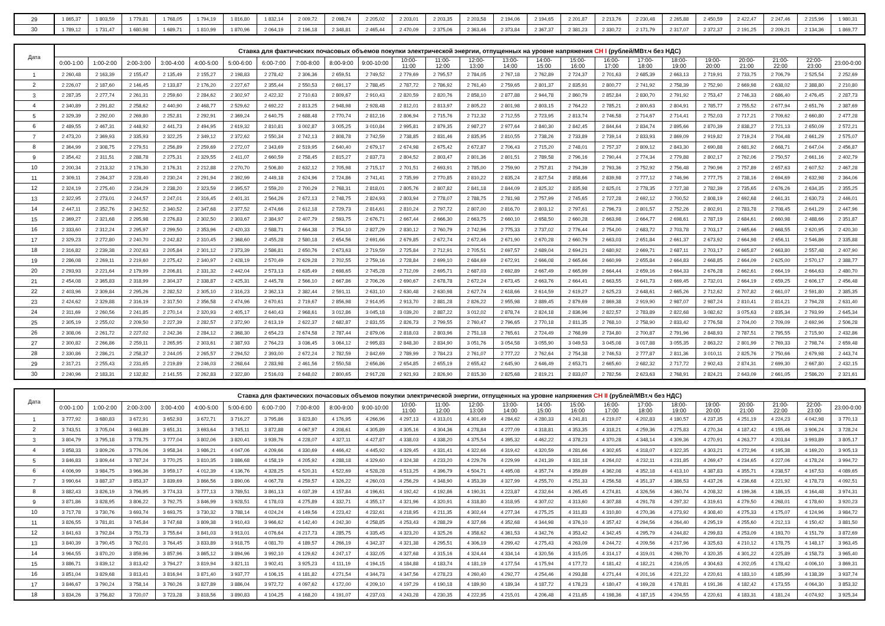| 29 | 1 865,37 | 1 803,59 | 1 779,81 | 1 768,05 | 1 794,19 | 1 816,80 | 1 832,14 | 2 009,72 | 2 098,74 | 2 205,02 | 2 203,01 | 2 203,35 | 2 203,58 | 2 194,06 | 2 194,65 | 2 201,87 | 2 213,76 | 2 230,48 | 2 265,88 | 2 450,59 | 2 422,47 | 2 247,46 | 2 215,96 | 1 980,31 |
| 30 | 1 789,12 | 1 731,47 | 1 680,98 | 1 689,71 | 1 810,99 | 1 870,96 | 2 064,19 | 2 196,18 | 2 348,81 | 2 465,44 | 2 470,09 | 2 375,06 | 2 363,46 | 2 373,84 | 2 367,37 | 2 381,23 | 2 330,72 | 2 171,79 | 2 317,07 | 2 372,37 | 2 191,25 | 2 209,21 | 2 134,36 | 1 869,77 |
| Дата | Ставка для фактических почасовых объемов покупки электрической энергии, отпущенных на уровне напряжения СН I (рублей/МВт.ч без НДС) | | | | | | | | | | | | | | | | | | | | | | | |
| --- | --- | --- | --- | --- | --- | --- | --- | --- | --- | --- | --- | --- | --- | --- | --- | --- | --- | --- | --- | --- | --- | --- | --- | --- |
| | 0:00-1:00 | 1:00-2:00 | 2:00-3:00 | 3:00-4:00 | 4:00-5:00 | 5:00-6:00 | 6:00-7:00 | 7:00-8:00 | 8:00-9:00 | 9:00-10:00 | 10:00- 11:00 | 11:00- 12:00 | 12:00- 13:00 | 13:00- 14:00 | 14:00- 15:00 | 15:00- 16:00 | 16:00- 17:00 | 17:00- 18:00 | 18:00- 19:00 | 19:00- 20:00 | 20:00- 21:00 | 21:00- 22:00 | 22:00- 23:00 | 23:00-0:00 |
| 1 | 2 260,48 | 2 163,39 | 2 155,47 | 2 135,49 | 2 155,27 | 2 198,83 | 2 278,42 | 2 306,36 | 2 659,51 | 2 749,52 | 2 779,69 | 2 795,57 | 2 784,05 | 2 767,18 | 2 762,89 | 2 724,37 | 2 701,63 | 2 685,39 | 2 663,13 | 2 719,91 | 2 733,75 | 2 706,79 | 2 525,54 | 2 252,69 |
| 2 | 2 226,07 | 2 187,60 | 2 146,45 | 2 133,87 | 2 176,20 | 2 227,67 | 2 355,44 | 2 550,53 | 2 691,17 | 2 788,45 | 2 787,72 | 2 786,92 | 2 761,40 | 2 759,65 | 2 801,37 | 2 835,91 | 2 800,77 | 2 741,92 | 2 758,39 | 2 752,90 | 2 669,98 | 2 638,02 | 2 388,80 | 2 210,80 |
| 3 | 2 287,35 | 2 277,74 | 2 261,31 | 2 259,60 | 2 284,62 | 2 302,97 | 2 422,32 | 2 710,63 | 2 809,67 | 2 910,43 | 2 820,59 | 2 820,76 | 2 858,10 | 2 877,88 | 2 944,78 | 2 860,79 | 2 852,84 | 2 830,70 | 2 791,92 | 2 753,47 | 2 746,33 | 2 686,40 | 2 476,45 | 2 287,73 |
| 4 | 2 340,89 | 2 291,82 | 2 258,62 | 2 440,90 | 2 468,77 | 2 529,62 | 2 692,22 | 2 813,25 | 2 948,98 | 2 928,48 | 2 812,01 | 2 813,97 | 2 805,22 | 2 801,98 | 2 803,15 | 2 764,22 | 2 785,21 | 2 800,63 | 2 804,91 | 2 785,77 | 2 755,52 | 2 677,94 | 2 651,76 | 2 387,69 |
| 5 | 2 329,39 | 2 292,00 | 2 269,80 | 2 252,81 | 2 292,91 | 2 369,24 | 2 640,75 | 2 688,48 | 2 770,74 | 2 812,16 | 2 806,94 | 2 715,76 | 2 712,32 | 2 712,55 | 2 723,95 | 2 813,74 | 2 746,58 | 2 714,67 | 2 714,41 | 2 752,03 | 2 717,21 | 2 709,62 | 2 660,80 | 2 477,28 |
| 6 | 2 489,55 | 2 467,31 | 2 448,92 | 2 441,73 | 2 494,95 | 2 619,32 | 2 810,81 | 3 002,87 | 3 005,25 | 3 010,84 | 2 995,81 | 2 879,35 | 2 987,27 | 2 977,64 | 2 840,30 | 2 842,45 | 2 844,64 | 2 834,74 | 2 895,66 | 2 870,39 | 2 838,27 | 2 721,13 | 2 650,09 | 2 572,21 |
| 7 | 2 473,20 | 2 369,93 | 2 335,93 | 2 322,25 | 2 349,12 | 2 372,62 | 2 550,34 | 2 742,13 | 2 808,78 | 2 742,59 | 2 738,85 | 2 831,46 | 2 835,95 | 2 810,55 | 2 738,26 | 2 733,89 | 2 739,14 | 2 833,93 | 2 869,09 | 2 919,82 | 2 719,24 | 2 704,48 | 2 661,29 | 2 575,07 |
| 8 | 2 364,99 | 2 308,75 | 2 279,51 | 2 256,89 | 2 259,69 | 2 272,07 | 2 343,69 | 2 519,95 | 2 640,40 | 2 679,17 | 2 674,98 | 2 675,42 | 2 672,87 | 2 706,43 | 2 715,20 | 2 748,01 | 2 757,37 | 2 809,12 | 2 843,30 | 2 690,88 | 2 681,92 | 2 668,71 | 2 647,04 | 2 456,87 |
| 9 | 2 354,42 | 2 311,51 | 2 288,78 | 2 275,31 | 2 329,55 | 2 411,07 | 2 660,59 | 2 758,45 | 2 815,27 | 2 837,73 | 2 804,52 | 2 803,47 | 2 801,36 | 2 801,51 | 2 789,58 | 2 796,16 | 2 790,44 | 2 774,34 | 2 779,88 | 2 802,17 | 2 762,06 | 2 750,57 | 2 661,16 | 2 402,79 |
| 10 | 2 200,34 | 2 213,32 | 2 176,30 | 2 176,31 | 2 212,88 | 2 270,70 | 2 506,80 | 2 632,12 | 2 705,98 | 2 715,17 | 2 701,51 | 2 693,91 | 2 785,00 | 2 759,90 | 2 757,81 | 2 794,39 | 2 793,36 | 2 752,92 | 2 756,48 | 2 790,96 | 2 757,89 | 2 657,63 | 2 607,52 | 2 467,28 |
| 11 | 2 309,11 | 2 264,37 | 2 228,40 | 2 230,24 | 2 291,94 | 2 392,99 | 2 449,18 | 2 624,96 | 2 724,86 | 2 741,41 | 2 735,99 | 2 770,85 | 2 810,22 | 2 835,24 | 2 827,54 | 2 858,66 | 2 839,98 | 2 777,12 | 2 746,96 | 2 777,75 | 2 738,16 | 2 694,69 | 2 632,98 | 2 364,06 |
| 12 | 2 324,19 | 2 275,40 | 2 234,29 | 2 238,20 | 2 323,59 | 2 395,57 | 2 559,20 | 2 700,29 | 2 768,31 | 2 818,01 | 2 805,76 | 2 807,82 | 2 841,18 | 2 844,09 | 2 825,32 | 2 835,98 | 2 825,01 | 2 778,35 | 2 727,38 | 2 782,39 | 2 735,65 | 2 676,26 | 2 634,35 | 2 355,25 |
| 13 | 2 322,95 | 2 273,01 | 2 244,57 | 2 247,01 | 2 316,45 | 2 401,31 | 2 564,26 | 2 672,13 | 2 748,75 | 2 824,93 | 2 803,94 | 2 778,07 | 2 788,75 | 2 781,98 | 2 757,99 | 2 745,65 | 2 727,28 | 2 692,12 | 2 700,52 | 2 808,19 | 2 692,68 | 2 661,31 | 2 630,73 | 2 446,01 |
| 14 | 2 447,11 | 2 352,76 | 2 342,52 | 2 340,52 | 2 347,68 | 2 377,52 | 2 474,66 | 2 612,18 | 2 729,73 | 2 814,61 | 2 810,24 | 2 797,72 | 2 807,00 | 2 816,70 | 2 803,12 | 2 797,61 | 2 796,73 | 2 801,57 | 2 752,26 | 2 802,91 | 2 783,78 | 2 708,45 | 2 641,29 | 2 447,96 |
| 15 | 2 369,27 | 2 321,68 | 2 295,98 | 2 276,83 | 2 302,50 | 2 303,67 | 2 384,97 | 2 407,79 | 2 593,75 | 2 676,71 | 2 667,44 | 2 666,30 | 2 663,75 | 2 660,10 | 2 658,50 | 2 660,28 | 2 663,98 | 2 664,77 | 2 698,61 | 2 787,19 | 2 684,61 | 2 660,98 | 2 488,66 | 2 351,87 |
| 16 | 2 333,60 | 2 312,24 | 2 295,97 | 2 299,50 | 2 353,96 | 2 420,33 | 2 588,71 | 2 664,38 | 2 754,10 | 2 827,29 | 2 830,12 | 2 760,79 | 2 742,96 | 2 775,33 | 2 737,02 | 2 776,44 | 2 754,00 | 2 683,72 | 2 703,78 | 2 703,17 | 2 665,66 | 2 668,55 | 2 620,95 | 2 420,30 |
| 17 | 2 329,23 | 2 272,80 | 2 240,70 | 2 242,82 | 2 310,45 | 2 368,60 | 2 455,28 | 2 580,18 | 2 654,56 | 2 691,66 | 2 679,85 | 2 672,74 | 2 672,46 | 2 671,90 | 2 670,28 | 2 660,79 | 2 663,03 | 2 651,84 | 2 661,37 | 2 673,92 | 2 664,98 | 2 656,11 | 2 546,86 | 2 335,88 |
| 18 | 2 316,82 | 2 239,38 | 2 202,63 | 2 205,84 | 2 301,12 | 2 373,39 | 2 586,81 | 2 650,76 | 2 673,63 | 2 719,59 | 2 725,84 | 2 712,91 | 2 705,51 | 2 697,57 | 2 689,04 | 2 694,21 | 2 680,92 | 2 669,71 | 2 687,11 | 2 703,17 | 2 665,87 | 2 663,80 | 2 557,48 | 2 407,90 |
| 19 | 2 286,08 | 2 269,11 | 2 219,60 | 2 275,42 | 2 340,97 | 2 428,19 | 2 570,49 | 2 629,28 | 2 702,55 | 2 759,16 | 2 728,84 | 2 699,10 | 2 684,69 | 2 672,91 | 2 666,08 | 2 665,66 | 2 660,99 | 2 655,84 | 2 664,83 | 2 668,85 | 2 664,09 | 2 625,00 | 2 570,17 | 2 388,77 |
| 20 | 2 293,93 | 2 221,64 | 2 179,99 | 2 206,81 | 2 331,32 | 2 442,04 | 2 573,13 | 2 635,49 | 2 698,65 | 2 745,28 | 2 712,09 | 2 695,71 | 2 687,03 | 2 692,89 | 2 667,49 | 2 665,99 | 2 664,44 | 2 659,16 | 2 664,33 | 2 676,28 | 2 662,61 | 2 664,19 | 2 664,63 | 2 480,70 |
| 21 | 2 454,08 | 2 365,83 | 2 318,99 | 2 304,37 | 2 338,87 | 2 425,31 | 2 445,78 | 2 566,10 | 2 667,86 | 2 706,26 | 2 690,67 | 2 678,78 | 2 672,24 | 2 673,45 | 2 663,76 | 2 664,41 | 2 663,55 | 2 641,73 | 2 669,45 | 2 732,01 | 2 664,19 | 2 659,25 | 2 606,17 | 2 456,48 |
| 22 | 2 403,96 | 2 309,84 | 2 295,26 | 2 282,52 | 2 305,10 | 2 316,23 | 2 362,13 | 2 382,44 | 2 591,11 | 2 631,10 | 2 630,48 | 2 630,98 | 2 627,74 | 2 618,66 | 2 614,59 | 2 619,27 | 2 625,23 | 2 648,61 | 2 665,26 | 2 712,62 | 2 707,82 | 2 661,07 | 2 591,80 | 2 385,35 |
| 23 | 2 424,62 | 2 329,88 | 2 316,19 | 2 317,50 | 2 356,58 | 2 474,96 | 2 670,61 | 2 719,67 | 2 856,98 | 2 914,95 | 2 913,70 | 2 881,28 | 2 826,22 | 2 955,98 | 2 889,45 | 2 879,69 | 2 869,38 | 2 919,90 | 2 987,07 | 2 987,24 | 2 810,41 | 2 814,21 | 2 794,28 | 2 631,40 |
| 24 | 2 311,69 | 2 260,56 | 2 241,85 | 2 270,14 | 2 320,93 | 2 405,17 | 2 640,43 | 2 968,61 | 3 012,86 | 3 045,18 | 3 039,20 | 2 887,22 | 3 012,02 | 2 878,74 | 2 824,18 | 2 836,96 | 2 822,57 | 2 783,89 | 2 822,68 | 3 082,62 | 3 075,63 | 2 835,34 | 2 793,99 | 2 645,34 |
| 25 | 2 305,19 | 2 255,02 | 2 209,50 | 2 227,39 | 2 282,57 | 2 372,90 | 2 613,19 | 2 622,37 | 2 682,87 | 2 831,55 | 2 826,73 | 2 799,55 | 2 760,47 | 2 796,65 | 2 770,18 | 2 811,35 | 2 768,10 | 2 758,90 | 2 833,42 | 2 776,58 | 2 704,00 | 2 709,09 | 2 692,96 | 2 506,28 |
| 26 | 2 308,06 | 2 261,72 | 2 227,02 | 2 242,36 | 2 284,12 | 2 368,30 | 2 654,23 | 2 674,58 | 2 787,44 | 2 879,06 | 2 818,03 | 2 803,96 | 2 751,18 | 2 765,61 | 2 724,49 | 2 768,99 | 2 734,80 | 2 700,87 | 2 791,96 | 2 848,93 | 2 787,51 | 2 795,55 | 2 715,90 | 2 432,86 |
| 27 | 2 300,82 | 2 266,86 | 2 259,11 | 2 265,95 | 2 303,61 | 2 387,93 | 2 764,23 | 3 036,45 | 3 064,12 | 2 995,83 | 2 848,30 | 2 834,90 | 3 051,76 | 3 054,58 | 3 055,90 | 3 049,53 | 3 045,08 | 3 017,88 | 3 055,35 | 2 863,22 | 2 801,99 | 2 769,33 | 2 798,74 | 2 659,48 |
| 28 | 2 330,86 | 2 286,21 | 2 258,37 | 2 244,05 | 2 265,57 | 2 294,52 | 2 393,00 | 2 672,24 | 2 782,59 | 2 842,69 | 2 789,99 | 2 784,23 | 2 761,07 | 2 777,22 | 2 762,64 | 2 754,38 | 2 746,53 | 2 777,87 | 2 811,36 | 3 010,11 | 2 825,76 | 2 750,66 | 2 679,98 | 2 443,74 |
| 29 | 2 317,21 | 2 255,43 | 2 231,65 | 2 219,89 | 2 246,03 | 2 268,64 | 2 283,98 | 2 461,56 | 2 550,58 | 2 656,86 | 2 654,85 | 2 655,19 | 2 655,42 | 2 645,90 | 2 646,49 | 2 653,71 | 2 665,60 | 2 682,32 | 2 717,72 | 2 902,43 | 2 874,31 | 2 699,30 | 2 667,80 | 2 432,15 |
| 30 | 2 240,96 | 2 183,31 | 2 132,82 | 2 141,55 | 2 262,83 | 2 322,80 | 2 516,03 | 2 648,02 | 2 800,65 | 2 917,28 | 2 921,93 | 2 826,90 | 2 815,30 | 2 825,68 | 2 819,21 | 2 833,07 | 2 782,56 | 2 623,63 | 2 768,91 | 2 824,21 | 2 643,09 | 2 661,05 | 2 586,20 | 2 321,61 |
| Дата | Ставка для фактических почасовых объемов покупки электрической энергии, отпущенных на уровне напряжения СН II (рублей/МВт.ч без НДС) | | | | | | | | | | | | | | | | | | | | | | | |
| --- | --- | --- | --- | --- | --- | --- | --- | --- | --- | --- | --- | --- | --- | --- | --- | --- | --- | --- | --- | --- | --- | --- | --- | --- |
| | 0:00-1:00 | 1:00-2:00 | 2:00-3:00 | 3:00-4:00 | 4:00-5:00 | 5:00-6:00 | 6:00-7:00 | 7:00-8:00 | 8:00-9:00 | 9:00-10:00 | 10:00- 11:00 | 11:00- 12:00 | 12:00- 13:00 | 13:00- 14:00 | 14:00- 15:00 | 15:00- 16:00 | 16:00- 17:00 | 17:00- 18:00 | 18:00- 19:00 | 19:00- 20:00 | 20:00- 21:00 | 21:00- 22:00 | 22:00- 23:00 | 23:00-0:00 |
| 1 | 3 777,92 | 3 680,83 | 3 672,91 | 3 652,93 | 3 672,71 | 3 716,27 | 3 795,86 | 3 823,80 | 4 176,95 | 4 266,96 | 4 297,13 | 4 313,01 | 4 301,49 | 4 284,62 | 4 280,33 | 4 241,81 | 4 219,07 | 4 202,83 | 4 180,57 | 4 237,35 | 4 251,19 | 4 224,23 | 4 042,98 | 3 770,13 |
| 2 | 3 743,51 | 3 705,04 | 3 663,89 | 3 651,31 | 3 693,64 | 3 745,11 | 3 872,88 | 4 067,97 | 4 208,61 | 4 305,89 | 4 305,16 | 4 304,36 | 4 278,84 | 4 277,09 | 4 318,81 | 4 353,35 | 4 318,21 | 4 259,36 | 4 275,83 | 4 270,34 | 4 187,42 | 4 155,46 | 3 906,24 | 3 728,24 |
| 3 | 3 804,79 | 3 795,18 | 3 778,75 | 3 777,04 | 3 802,06 | 3 820,41 | 3 939,76 | 4 228,07 | 4 327,11 | 4 427,87 | 4 338,03 | 4 338,20 | 4 375,54 | 4 395,32 | 4 462,22 | 4 378,23 | 4 370,28 | 4 348,14 | 4 309,36 | 4 270,91 | 4 263,77 | 4 203,84 | 3 993,89 | 3 805,17 |
| 4 | 3 858,33 | 3 809,26 | 3 776,06 | 3 958,34 | 3 986,21 | 4 047,06 | 4 209,66 | 4 330,69 | 4 466,42 | 4 445,92 | 4 329,45 | 4 331,41 | 4 322,66 | 4 319,42 | 4 320,59 | 4 281,66 | 4 302,65 | 4 318,07 | 4 322,35 | 4 303,21 | 4 272,96 | 4 195,38 | 4 169,20 | 3 905,13 |
| 5 | 3 846,83 | 3 809,44 | 3 787,24 | 3 770,25 | 3 810,35 | 3 886,68 | 4 158,19 | 4 205,92 | 4 288,18 | 4 329,60 | 4 324,38 | 4 233,20 | 4 229,76 | 4 229,99 | 4 241,39 | 4 331,18 | 4 264,02 | 4 232,11 | 4 231,85 | 4 269,47 | 4 234,65 | 4 227,06 | 4 178,24 | 3 994,72 |
| 6 | 4 006,99 | 3 984,75 | 3 966,36 | 3 959,17 | 4 012,39 | 4 136,76 | 4 328,25 | 4 520,31 | 4 522,69 | 4 528,28 | 4 513,25 | 4 396,79 | 4 504,71 | 4 495,08 | 4 357,74 | 4 359,89 | 4 362,08 | 4 352,18 | 4 413,10 | 4 387,83 | 4 355,71 | 4 238,57 | 4 167,53 | 4 089,65 |
| 7 | 3 990,64 | 3 887,37 | 3 853,37 | 3 839,69 | 3 866,56 | 3 890,06 | 4 067,78 | 4 259,57 | 4 326,22 | 4 260,03 | 4 256,29 | 4 348,90 | 4 353,39 | 4 327,99 | 4 255,70 | 4 251,33 | 4 256,58 | 4 351,37 | 4 386,53 | 4 437,26 | 4 236,68 | 4 221,92 | 4 178,73 | 4 092,51 |
| 8 | 3 882,43 | 3 826,19 | 3 796,95 | 3 774,33 | 3 777,13 | 3 789,51 | 3 861,13 | 4 037,39 | 4 157,84 | 4 196,61 | 4 192,42 | 4 192,86 | 4 190,31 | 4 223,87 | 4 232,64 | 4 265,45 | 4 274,81 | 4 326,56 | 4 360,74 | 4 208,32 | 4 199,36 | 4 186,15 | 4 164,48 | 3 974,31 |
| 9 | 3 871,86 | 3 828,95 | 3 806,22 | 3 792,75 | 3 846,99 | 3 928,51 | 4 178,03 | 4 275,89 | 4 332,71 | 4 355,17 | 4 321,96 | 4 320,91 | 4 318,80 | 4 318,95 | 4 307,02 | 4 313,60 | 4 307,88 | 4 291,78 | 4 297,32 | 4 319,61 | 4 279,50 | 4 268,01 | 4 178,60 | 3 920,23 |
| 10 | 3 717,78 | 3 730,76 | 3 693,74 | 3 693,75 | 3 730,32 | 3 788,14 | 4 024,24 | 4 149,56 | 4 223,42 | 4 232,61 | 4 218,95 | 4 211,35 | 4 302,44 | 4 277,34 | 4 275,25 | 4 311,83 | 4 310,80 | 4 270,36 | 4 273,92 | 4 308,40 | 4 275,33 | 4 175,07 | 4 124,96 | 3 984,72 |
| 11 | 3 826,55 | 3 781,81 | 3 745,84 | 3 747,68 | 3 809,38 | 3 910,43 | 3 966,62 | 4 142,40 | 4 242,30 | 4 258,85 | 4 253,43 | 4 288,29 | 4 327,66 | 4 352,68 | 4 344,98 | 4 376,10 | 4 357,42 | 4 294,56 | 4 264,40 | 4 295,19 | 4 255,60 | 4 212,13 | 4 150,42 | 3 881,50 |
| 12 | 3 841,63 | 3 792,84 | 3 751,73 | 3 755,64 | 3 841,03 | 3 913,01 | 4 076,64 | 4 217,73 | 4 285,75 | 4 335,45 | 4 323,20 | 4 325,26 | 4 358,62 | 4 361,53 | 4 342,76 | 4 353,42 | 4 342,45 | 4 295,79 | 4 244,82 | 4 299,83 | 4 253,09 | 4 193,70 | 4 151,79 | 3 872,69 |
| 13 | 3 840,39 | 3 790,45 | 3 762,01 | 3 764,45 | 3 833,89 | 3 918,75 | 4 081,70 | 4 189,57 | 4 266,19 | 4 342,37 | 4 321,38 | 4 295,51 | 4 306,19 | 4 299,42 | 4 275,43 | 4 263,09 | 4 244,72 | 4 209,56 | 4 217,96 | 4 325,63 | 4 210,12 | 4 178,75 | 4 148,17 | 3 963,45 |
| 14 | 3 964,55 | 3 870,20 | 3 859,96 | 3 857,96 | 3 865,12 | 3 894,96 | 3 992,10 | 4 129,62 | 4 247,17 | 4 332,05 | 4 327,68 | 4 315,16 | 4 324,44 | 4 334,14 | 4 320,56 | 4 315,05 | 4 314,17 | 4 319,01 | 4 269,70 | 4 320,35 | 4 301,22 | 4 225,89 | 4 158,73 | 3 965,40 |
| 15 | 3 886,71 | 3 839,12 | 3 813,42 | 3 794,27 | 3 819,94 | 3 821,11 | 3 902,41 | 3 925,23 | 4 111,19 | 4 194,15 | 4 184,88 | 4 183,74 | 4 181,19 | 4 177,54 | 4 175,94 | 4 177,72 | 4 181,42 | 4 182,21 | 4 216,05 | 4 304,63 | 4 202,05 | 4 178,42 | 4 006,10 | 3 869,31 |
| 16 | 3 851,04 | 3 829,68 | 3 813,41 | 3 816,94 | 3 871,40 | 3 937,77 | 4 106,15 | 4 181,82 | 4 271,54 | 4 344,73 | 4 347,56 | 4 278,23 | 4 260,40 | 4 292,77 | 4 254,46 | 4 293,88 | 4 271,44 | 4 201,16 | 4 221,22 | 4 220,61 | 4 183,10 | 4 185,99 | 4 138,39 | 3 937,74 |
| 17 | 3 846,67 | 3 790,24 | 3 758,14 | 3 760,26 | 3 827,89 | 3 886,04 | 3 972,72 | 4 097,62 | 4 172,00 | 4 209,10 | 4 197,29 | 4 190,18 | 4 189,90 | 4 189,34 | 4 187,72 | 4 178,23 | 4 180,47 | 4 169,28 | 4 178,81 | 4 191,36 | 4 182,42 | 4 173,55 | 4 064,30 | 3 853,32 |
| 18 | 3 834,26 | 3 756,82 | 3 720,07 | 3 723,28 | 3 818,56 | 3 890,83 | 4 104,25 | 4 168,20 | 4 191,07 | 4 237,03 | 4 243,28 | 4 230,35 | 4 222,95 | 4 215,01 | 4 206,48 | 4 211,65 | 4 198,36 | 4 187,15 | 4 204,55 | 4 220,61 | 4 183,31 | 4 181,24 | 4 074,92 | 3 925,34 |